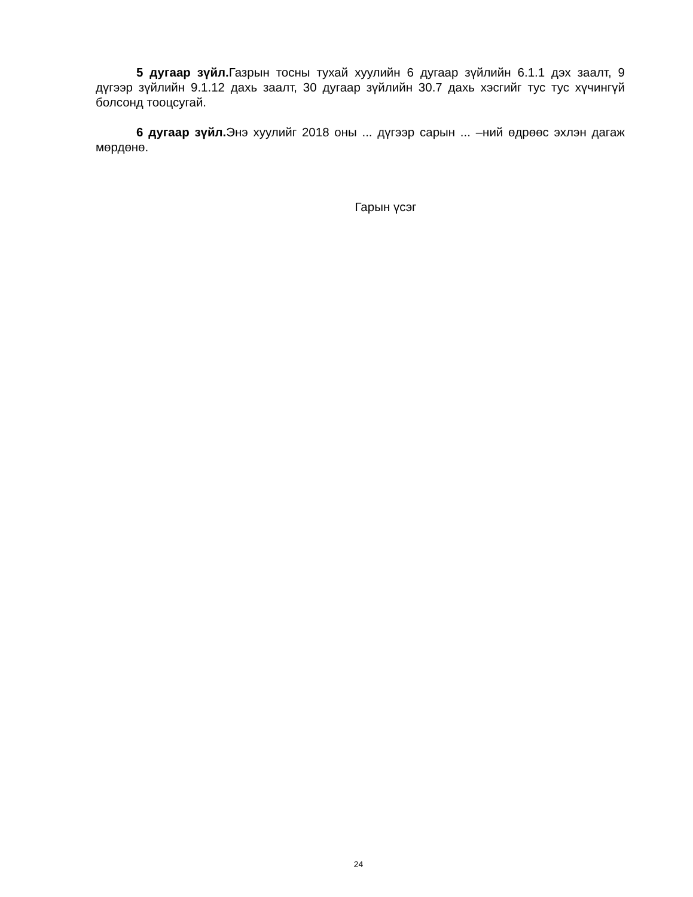5 дугаар зүйл. Газрын тосны тухай хуулийн 6 дугаар зүйлийн 6.1.1 дэх заалт, 9 дүгээр зүйлийн 9.1.12 дахь заалт, 30 дугаар зүйлийн 30.7 дахь хэсгийг тус тус хүчингүй болсонд тооцсугай.
6 дугаар зүйл. Энэ хуулийг 2018 оны ... дүгээр сарын ... –ний өдрөөс эхлэн дагаж мөрдөнө.
Гарын үсэг
24